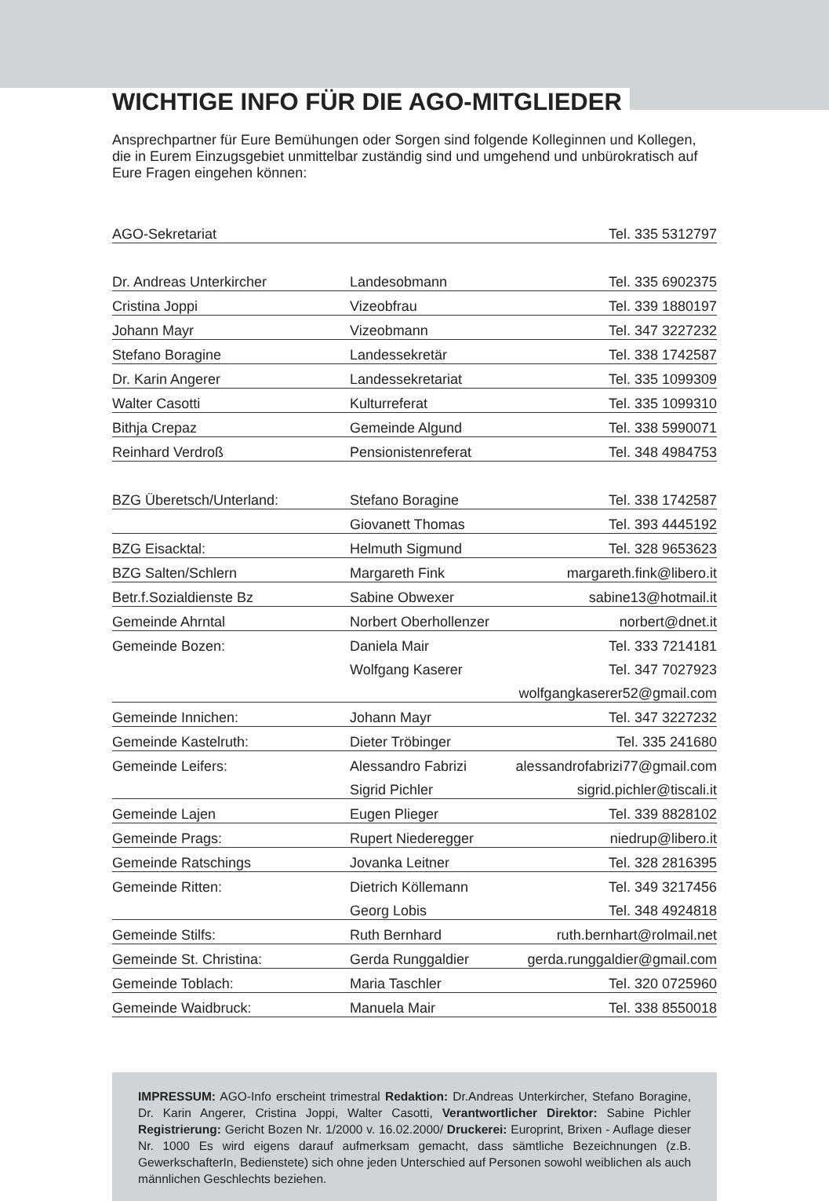WICHTIGE INFO FÜR DIE AGO-MITGLIEDER
Ansprechpartner für Eure Bemühungen oder Sorgen sind folgende Kolleginnen und Kollegen, die in Eurem Einzugsgebiet unmittelbar zuständig sind und umgehend und unbürokratisch auf Eure Fragen eingehen können:
| AGO-Sekretariat | | Tel. 335 5312797 |
| Dr. Andreas Unterkircher | Landesobmann | Tel. 335 6902375 |
| Cristina Joppi | Vizeobfrau | Tel. 339 1880197 |
| Johann Mayr | Vizeobmann | Tel. 347 3227232 |
| Stefano Boragine | Landessekretär | Tel. 338 1742587 |
| Dr. Karin Angerer | Landessekretariat | Tel. 335 1099309 |
| Walter Casotti | Kulturreferat | Tel. 335 1099310 |
| Bithja Crepaz | Gemeinde Algund | Tel. 338 5990071 |
| Reinhard Verdroß | Pensionistenreferat | Tel. 348 4984753 |
| BZG Überetsch/Unterland: | Stefano Boragine | Tel. 338 1742587 |
| | Giovanett Thomas | Tel. 393 4445192 |
| BZG Eisacktal: | Helmuth Sigmund | Tel. 328 9653623 |
| BZG Salten/Schlern | Margareth Fink | margareth.fink@libero.it |
| Betr.f.Sozialdienste Bz | Sabine Obwexer | sabine13@hotmail.it |
| Gemeinde Ahrntal | Norbert Oberhollenzer | norbert@dnet.it |
| Gemeinde Bozen: | Daniela Mair | Tel. 333 7214181 |
| | Wolfgang Kaserer | Tel. 347 7027923 |
| | | wolfgangkaserer52@gmail.com |
| Gemeinde Innichen: | Johann Mayr | Tel. 347 3227232 |
| Gemeinde Kastelruth: | Dieter Tröbinger | Tel. 335 241680 |
| Gemeinde Leifers: | Alessandro Fabrizi | alessandrofabrizi77@gmail.com |
| | Sigrid Pichler | sigrid.pichler@tiscali.it |
| Gemeinde Lajen | Eugen Plieger | Tel. 339 8828102 |
| Gemeinde Prags: | Rupert Niederegger | niedrup@libero.it |
| Gemeinde Ratschings | Jovanka Leitner | Tel. 328 2816395 |
| Gemeinde Ritten: | Dietrich Köllemann | Tel. 349 3217456 |
| | Georg Lobis | Tel. 348 4924818 |
| Gemeinde Stilfs: | Ruth Bernhard | ruth.bernhart@rolmail.net |
| Gemeinde St. Christina: | Gerda Runggaldier | gerda.runggaldier@gmail.com |
| Gemeinde Toblach: | Maria Taschler | Tel. 320 0725960 |
| Gemeinde Waidbruck: | Manuela Mair | Tel. 338 8550018 |
IMPRESSUM: AGO-Info erscheint trimestral Redaktion: Dr.Andreas Unterkircher, Stefano Boragine, Dr. Karin Angerer, Cristina Joppi, Walter Casotti, Verantwortlicher Direktor: Sabine Pichler Registrierung: Gericht Bozen Nr. 1/2000 v. 16.02.2000/ Druckerei: Europrint, Brixen - Auflage dieser Nr. 1000 Es wird eigens darauf aufmerksam gemacht, dass sämtliche Bezeichnungen (z.B. GewerkschafterIn, Bedienstete) sich ohne jeden Unterschied auf Personen sowohl weiblichen als auch männlichen Geschlechts beziehen.